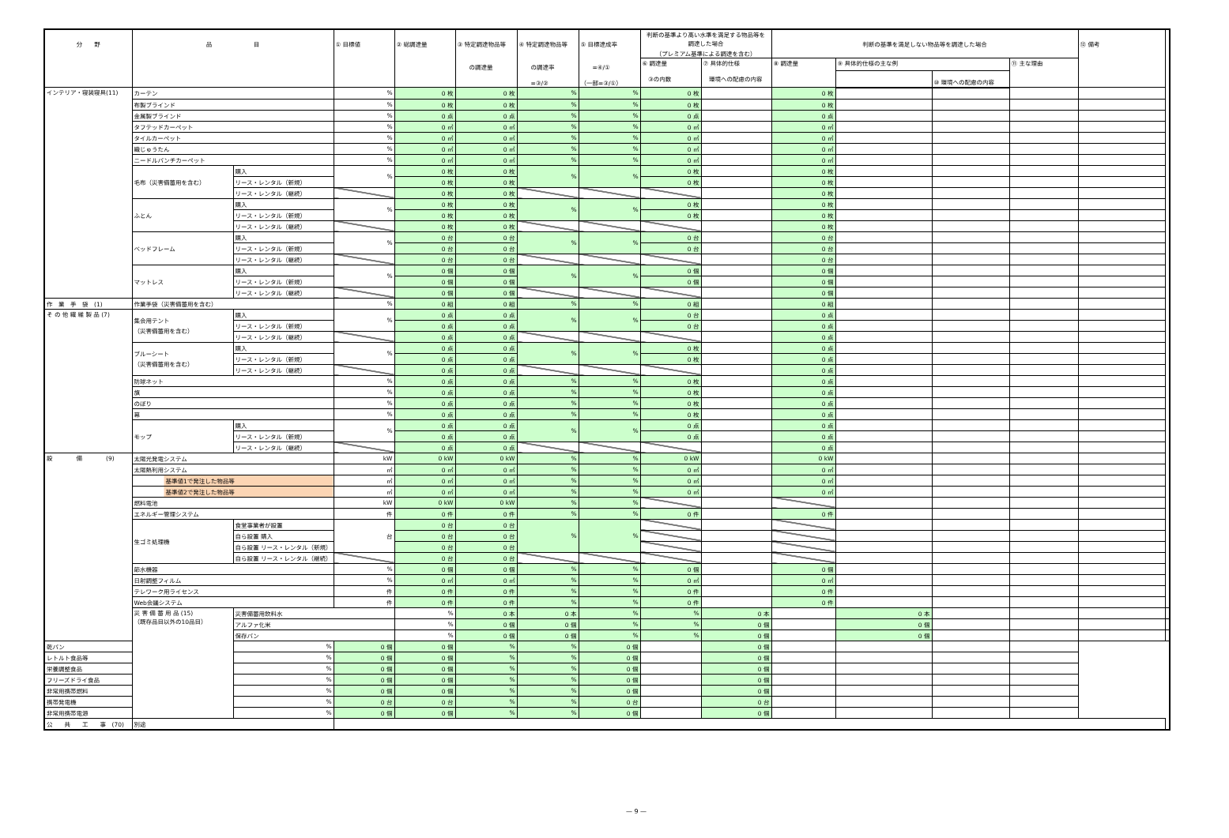| 分 野 | 品 目 | | ① 目標値 | ② 総調達量 | ③ 特定調達物品等 の調達量 | ④ 特定調達物品等 の調達率 =③/② | ⑤ 目標達成率 =④/① （一部=③/①） | 判断の基準より高い水準を満足する物品等を 調達した場合 （プレミアム基準による調達を含む） | | 判断の基準を満足しない物品等を調達した場合 | | | | ⑫ 備考 | |
| --- | --- | --- | --- | --- | --- | --- | --- | --- | --- | --- | --- | --- | --- | --- | --- |
| | | | | | | | | ⑥ 調達量 ③の内数 | ⑦ 具体的仕様 環境への配慮の内容 | ⑧ 調達量 | ⑨ 具体的仕様の主な例 | | ⑪ 主な理由 | | |
| | | | | | | | | | | | | ⑩ 環境への配慮の内容 | | | |
| インテリア・寝装寝具(11) | カーテン | | % | 0 枚 | 0 枚 | % | % | 0 枚 | | 0 枚 | | | | | |
| | 布製ブラインド | | % | 0 枚 | 0 枚 | % | % | 0 枚 | | 0 枚 | | | | | |
| | 金属製ブラインド | | % | 0 点 | 0 点 | % | % | 0 点 | | 0 点 | | | | | |
| | タフテッドカーペット | | % | 0 ㎡ | 0 ㎡ | % | % | 0 ㎡ | | 0 ㎡ | | | | | |
| | タイルカーペット | | % | 0 ㎡ | 0 ㎡ | % | % | 0 ㎡ | | 0 ㎡ | | | | | |
| | 織じゅうたん | | % | 0 ㎡ | 0 ㎡ | % | % | 0 ㎡ | | 0 ㎡ | | | | | |
| | ニードルパンチカーペット | | % | 0 ㎡ | 0 ㎡ | % | % | 0 ㎡ | | 0 ㎡ | | | | | |
| | 毛布（災害備蓄用を含む） | 購入 | % | 0 枚 | 0 枚 | % | % | 0 枚 | | 0 枚 | | | | | |
| | | リース・レンタル（新規） | | 0 枚 | 0 枚 | | | 0 枚 | | 0 枚 | | | | | |
| | | リース・レンタル（継続） | | 0 枚 | 0 枚 | | | | | 0 枚 | | | | | |
| | ふとん | 購入 | % | 0 枚 | 0 枚 | % | % | 0 枚 | | 0 枚 | | | | | |
| | | リース・レンタル（新規） | | 0 枚 | 0 枚 | | | 0 枚 | | 0 枚 | | | | | |
| | | リース・レンタル（継続） | | 0 枚 | 0 枚 | | | | | 0 枚 | | | | | |
| | ベッドフレーム | 購入 | % | 0 台 | 0 台 | % | % | 0 台 | | 0 台 | | | | | |
| | | リース・レンタル（新規） | | 0 台 | 0 台 | | | 0 台 | | 0 台 | | | | | |
| | | リース・レンタル（継続） | | 0 台 | 0 台 | | | | | 0 台 | | | | | |
| | マットレス | 購入 | % | 0 個 | 0 個 | % | % | 0 個 | | 0 個 | | | | | |
| | | リース・レンタル（新規） | | 0 個 | 0 個 | | | 0 個 | | 0 個 | | | | | |
| | | リース・レンタル（継続） | | 0 個 | 0 個 | | | | | 0 個 | | | | | |
| 作 業 手 袋 (1) | 作業手袋（災害備蓄用を含む） | | % | 0 組 | 0 組 | % | % | 0 組 | | 0 組 | | | | | |
| そ の 他 繊 維 製 品 (7) | 集会用テント （災害備蓄用を含む） | 購入 | % | 0 点 | 0 点 | % | % | 0 台 | | 0 点 | | | | | |
| | | リース・レンタル（新規） | | 0 点 | 0 点 | | | 0 台 | | 0 点 | | | | | |
| | | リース・レンタル（継続） | | 0 点 | 0 点 | | | | | 0 点 | | | | | |
| | ブルーシート （災害備蓄用を含む） | 購入 | % | 0 点 | 0 点 | % | % | 0 枚 | | 0 点 | | | | | |
| | | リース・レンタル（新規） | | 0 点 | 0 点 | | | 0 枚 | | 0 点 | | | | | |
| | | リース・レンタル（継続） | | 0 点 | 0 点 | | | | | 0 点 | | | | | |
| | 防球ネット | | % | 0 点 | 0 点 | % | % | 0 枚 | | 0 点 | | | | | |
| | 旗 | | % | 0 点 | 0 点 | % | % | 0 枚 | | 0 点 | | | | | |
| | のぼり | | % | 0 点 | 0 点 | % | % | 0 枚 | | 0 点 | | | | | |
| | 幕 | | % | 0 点 | 0 点 | % | % | 0 枚 | | 0 点 | | | | | |
| | モップ | 購入 | % | 0 点 | 0 点 | % | % | 0 点 | | 0 点 | | | | | |
| | | リース・レンタル（新規） | | 0 点 | 0 点 | | | 0 点 | | 0 点 | | | | | |
| | | リース・レンタル（継続） | | 0 点 | 0 点 | | | | | 0 点 | | | | | |
| 設 備 (9) | 太陽光発電システム | | kW | 0 kW | 0 kW | % | % | 0 kW | | 0 kW | | | | | |
| | 太陽熱利用システム | | ㎡ | 0 ㎡ | 0 ㎡ | % | % | 0 ㎡ | | 0 ㎡ | | | | | |
| | 基準値1で発注した物品等 | | ㎡ | 0 ㎡ | 0 ㎡ | % | % | 0 ㎡ | | 0 ㎡ | | | | | |
| | 基準値2で発注した物品等 | | ㎡ | 0 ㎡ | 0 ㎡ | % | % | 0 ㎡ | | 0 ㎡ | | | | | |
| | 燃料電池 | | kW | 0 kW | 0 kW | % | % | | | | | | | | |
| | エネルギー管理システム | | 件 | 0 件 | 0 件 | % | % | 0 件 | | 0 件 | | | | | |
| | 生ゴミ処理機 | 食堂事業者が設置 | 台 | 0 台 | 0 台 | % | % | | | | | | | | |
| | | 自ら設置 購入 | | 0 台 | 0 台 | | | | | | | | | | |
| | | 自ら設置 リース・レンタル（新規） | | 0 台 | 0 台 | | | | | | | | | | |
| | | 自ら設置 リース・レンタル（継続） | | 0 台 | 0 台 | | | | | | | | | | |
| | 節水機器 | | % | 0 個 | 0 個 | % | % | 0 個 | | 0 個 | | | | | |
| | 日射調整フィルム | | % | 0 ㎡ | 0 ㎡ | % | % | 0 ㎡ | | 0 ㎡ | | | | | |
| | テレワーク用ライセンス | | 件 | 0 件 | 0 件 | % | % | 0 件 | | 0 件 | | | | | |
| | Web会議システム | | 件 | 0 件 | 0 件 | % | % | 0 件 | | 0 件 | | | | | |
| | 災 害 備 蓄 用 品 (15) （既存品目以外の10品目） | 災害備蓄用飲料水 | | % | 0 本 | 0 本 | % | % | 0 本 | | 0 本 | | | | |
| | | アルファ化米 | | % | 0 個 | 0 個 | % | % | 0 個 | | 0 個 | | | | |
| | | 保存パン | | % | 0 個 | 0 個 | % | % | 0 個 | | 0 個 | | | | |
| 乾パン | | % | 0 個 | 0 個 | % | % | 0 個 | | 0 個 | | | | | | |
| レトルト食品等 | | % | 0 個 | 0 個 | % | % | 0 個 | | 0 個 | | | | | | |
| 栄養調整食品 | | % | 0 個 | 0 個 | % | % | 0 個 | | 0 個 | | | | | | |
| フリーズドライ食品 | | % | 0 個 | 0 個 | % | % | 0 個 | | 0 個 | | | | | | |
| 非常用携帯燃料 | | % | 0 個 | 0 個 | % | % | 0 個 | | 0 個 | | | | | | |
| 携帯発電機 | | % | 0 台 | 0 台 | % | % | 0 台 | | 0 台 | | | | | | |
| 非常用携帯電源 | | % | 0 個 | 0 個 | % | % | 0 個 | | 0 個 | | | | | | |
| 公 共 工 事 (70) | 別途 | | | | | | | | | | | | | | |
— 9 —